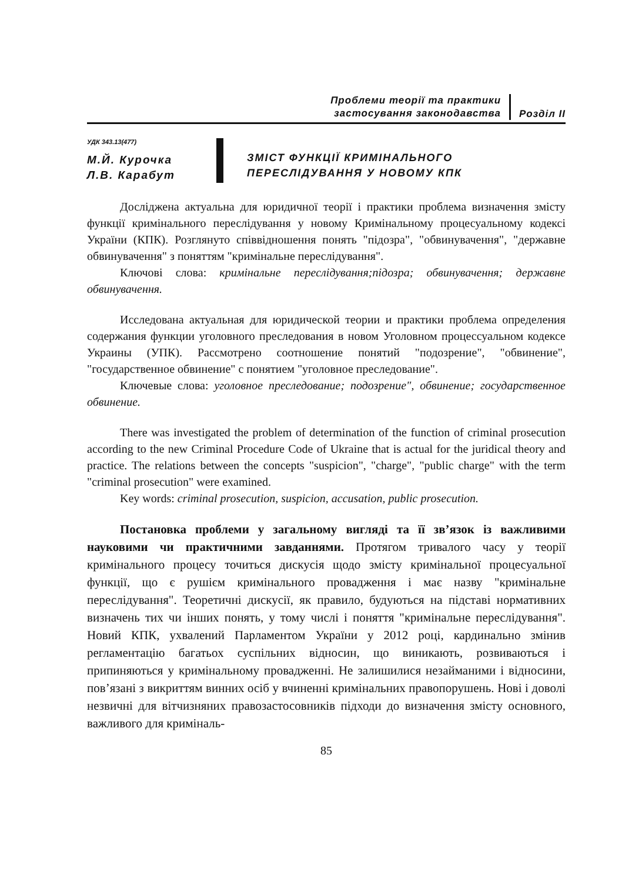Проблеми теорії та практики
застосування законодавства
Розділ ІІ
УДК 343.13(477)
М.Й. Курочка
Л.В. Карабут
ЗМІСТ ФУНКЦІЇ КРИМІНАЛЬНОГО
ПЕРЕСЛІДУВАННЯ У НОВОМУ КПК
Досліджена актуальна для юридичної теорії і практики проблема визначення змісту функції кримінального переслідування у новому Кримінальному процесуальному кодексі України (КПК). Розглянуто співвідношення понять "підозра", "обвинувачення", "державне обвинувачення" з поняттям "кримінальне переслідування".
Ключові слова: кримінальне переслідування;підозра; обвинувачення; державне обвинувачення.
Исследована актуальная для юридической теории и практики проблема определения содержания функции уголовного преследования в новом Уголовном процессуальном кодексе Украины (УПК). Рассмотрено соотношение понятий "подозрение", "обвинение", "государственное обвинение" с понятием "уголовное преследование".
Ключевые слова: уголовное преследование; подозрение", обвинение; государственное обвинение.
There was investigated the problem of determination of the function of criminal prosecution according to the new Criminal Procedure Code of Ukraine that is actual for the juridical theory and practice. The relations between the concepts "suspicion", "charge", "public charge" with the term "criminal prosecution" were examined.
Key words: criminal prosecution, suspicion, accusation, public prosecution.
Постановка проблеми у загальному вигляді та її зв’язок із важливими науковими чи практичними завданнями. Протягом тривалого часу у теорії кримінального процесу точиться дискусія щодо змісту кримінальної процесуальної функції, що є рушієм кримінального провадження і має назву "кримінальне переслідування". Теоретичні дискусії, як правило, будуються на підставі нормативних визначень тих чи інших понять, у тому числі і поняття "кримінальне переслідування". Новий КПК, ухвалений Парламентом України у 2012 році, кардинально змінив регламентацію багатьох суспільних відносин, що виникають, розвиваються і припиняються у кримінальному провадженні. Не залишилися незайманими і відносини, пов’язані з викриттям винних осіб у вчиненні кримінальних правопорушень. Нові і доволі незвичні для вітчизняних правозастосовників підходи до визначення змісту основного, важливого для криміналь-
85